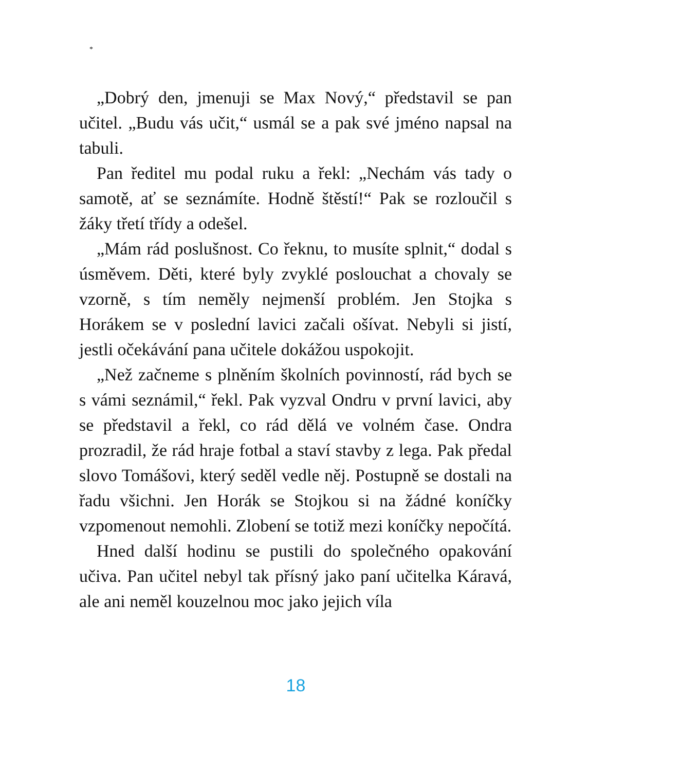*
„Dobrý den, jmenuji se Max Nový,“ představil se pan učitel. „Budu vás učit,“ usmál se a pak své jméno napsal na tabuli.
Pan ředitel mu podal ruku a řekl: „Nechám vás tady o samotě, ať se seznámíte. Hodně štěstí!“ Pak se rozloučil s žáky třetí třídy a odešel.
„Mám rád poslušnost. Co řeknu, to musíte splnit,“ dodal s úsměvem. Děti, které byly zvyklé poslouchat a chovaly se vzorně, s tím neměly nejmenší problém. Jen Stojka s Horákem se v poslední lavici začali ošívat. Nebyli si jistí, jestli očekávání pana učitele dokážou uspokojit.
„Než začneme s plněním školních povinností, rád bych se s vámi seznámil,“ řekl. Pak vyzval Ondru v první lavici, aby se představil a řekl, co rád dělá ve volném čase. Ondra prozradil, že rád hraje fotbal a staví stavby z lega. Pak předal slovo Tomášovi, který seděl vedle něj. Postupně se dostali na řadu všichni. Jen Horák se Stojkou si na žádné koníčky vzpomenout nemohli. Zlobení se totiž mezi koníčky nepočítá.
Hned další hodinu se pustili do společného opakování učiva. Pan učitel nebyl tak přísný jako paní učitelka Káravá, ale ani neměl kouzelnou moc jako jejich víla
18